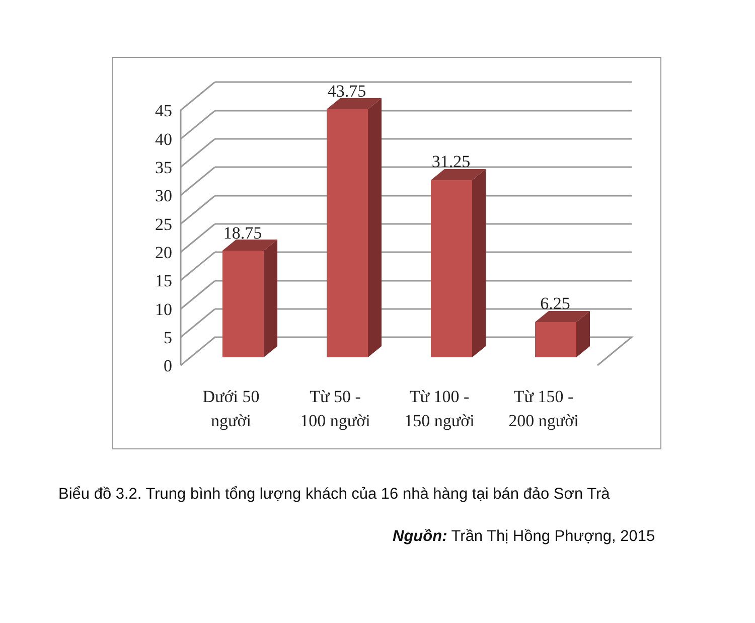0
5
10
15
20
25
30
35
40
45
18.75
43.75
31.25
6.25
Dưới 50
người
Từ 50 -
100 người
Từ 100 -
150 người
Từ 150 -
200 người
Biểu đồ 3.2. Trung bình tổng lượng khách của 16 nhà hàng tại bán đảo Sơn Trà
Nguồn: Trần Thị Hồng Phượng, 2015